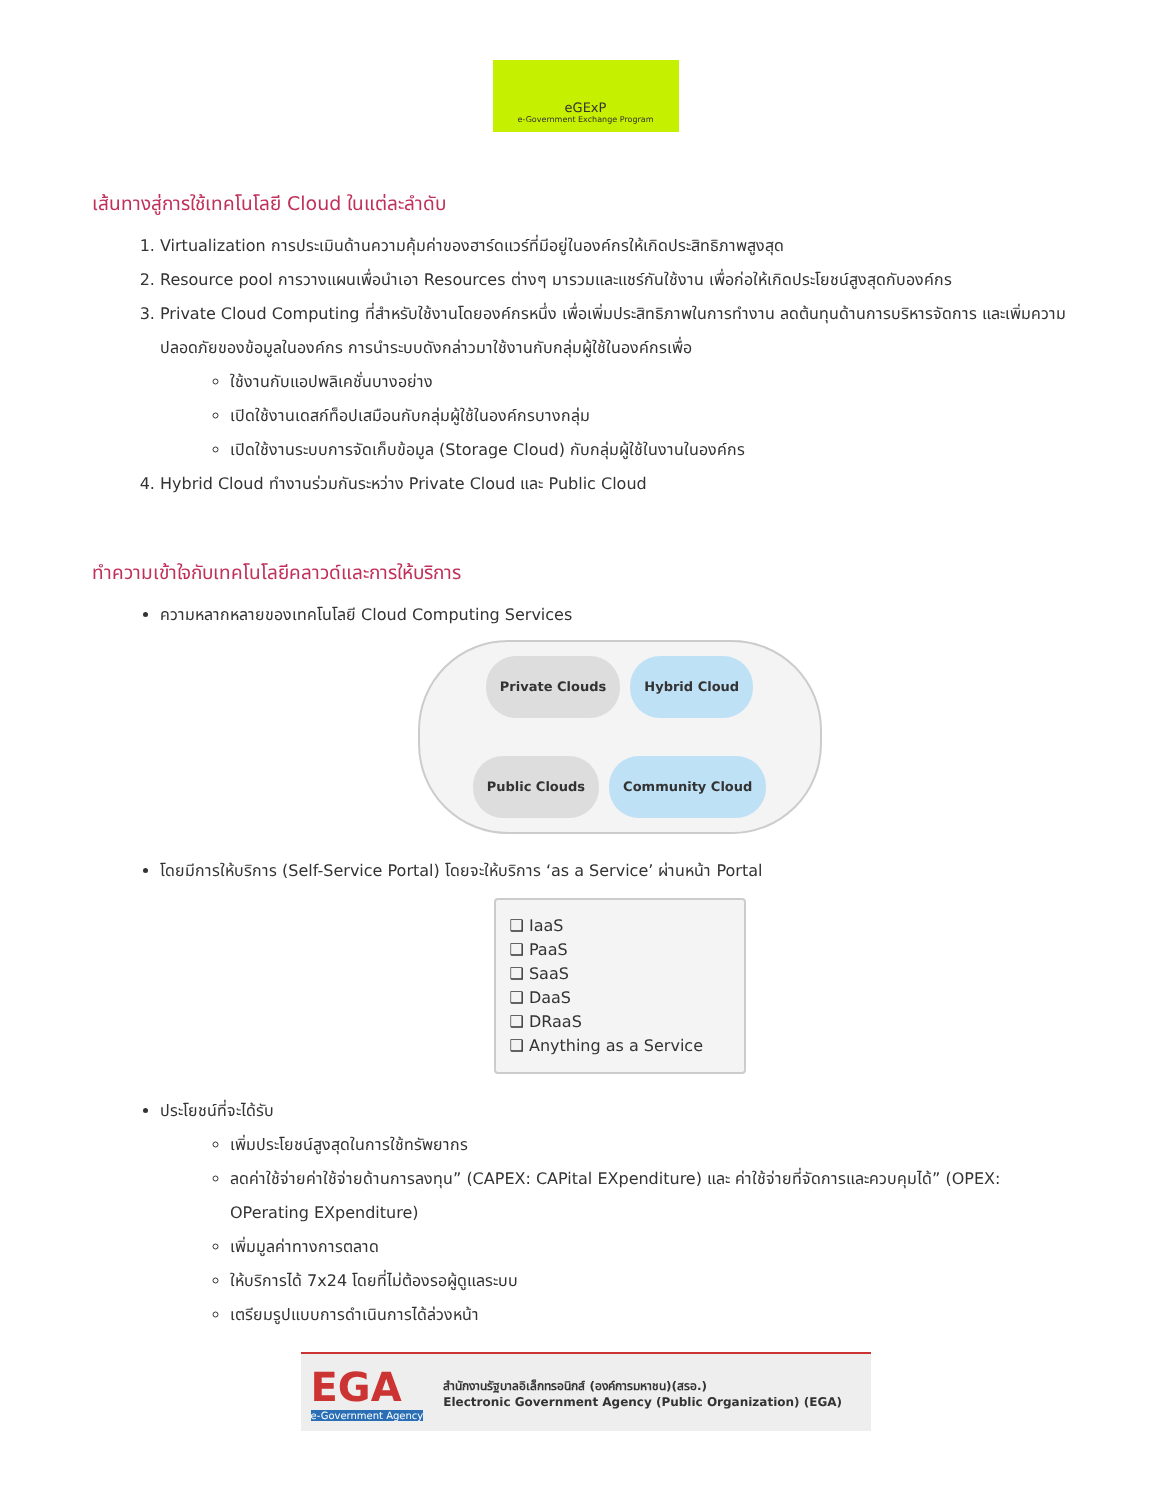eGExP
e-Government Exchange Program
เส้นทางสู่การใช้เทคโนโลยี Cloud ในแต่ละลำดับ
1. Virtualization การประเมินด้านความคุ้มค่าของฮาร์ดแวร์ที่มีอยู่ในองค์กรให้เกิดประสิทธิภาพสูงสุด
2. Resource pool การวางแผนเพื่อนำเอา Resources ต่างๆ มารวมและแชร์กันใช้งาน เพื่อก่อให้เกิดประโยชน์สูงสุดกับองค์กร
3. Private Cloud Computing ที่สำหรับใช้งานโดยองค์กรหนึ่ง เพื่อเพิ่มประสิทธิภาพในการทำงาน ลดต้นทุนด้านการบริหารจัดการ และเพิ่มความปลอดภัยของข้อมูลในองค์กร การนำระบบดังกล่าวมาใช้งานกับกลุ่มผู้ใช้ในองค์กรเพื่อ
ใช้งานกับแอปพลิเคชั่นบางอย่าง
เปิดใช้งานเดสก์ท็อปเสมือนกับกลุ่มผู้ใช้ในองค์กรบางกลุ่ม
เปิดใช้งานระบบการจัดเก็บข้อมูล (Storage Cloud) กับกลุ่มผู้ใช้ในงานในองค์กร
4. Hybrid Cloud ทำงานร่วมกันระหว่าง Private Cloud และ Public Cloud
ทำความเข้าใจกับเทคโนโลยีคลาวด์และการให้บริการ
ความหลากหลายของเทคโนโลยี Cloud Computing Services
Private Clouds Hybrid Cloud Public Clouds Community Cloud
โดยมีการให้บริการ (Self-Service Portal) โดยจะให้บริการ ‘as a Service’ ผ่านหน้า Portal
❑ IaaS
❑ PaaS
❑ SaaS
❑ DaaS
❑ DRaaS
❑ Anything as a Service
ประโยชน์ที่จะได้รับ
เพิ่มประโยชน์สูงสุดในการใช้ทรัพยากร
ลดค่าใช้จ่ายค่าใช้จ่ายด้านการลงทุน” (CAPEX: CAPital EXpenditure) และ ค่าใช้จ่ายที่จัดการและควบคุมได้” (OPEX: OPerating EXpenditure)
เพิ่มมูลค่าทางการตลาด
ให้บริการได้ 7x24 โดยที่ไม่ต้องรอผู้ดูแลระบบ
เตรียมรูปแบบการดำเนินการได้ล่วงหน้า
EGA
e-Government Agency
สำนักงานรัฐบาลอิเล็กทรอนิกส์ (องค์การมหาชน)(สรอ.)
Electronic Government Agency (Public Organization) (EGA)